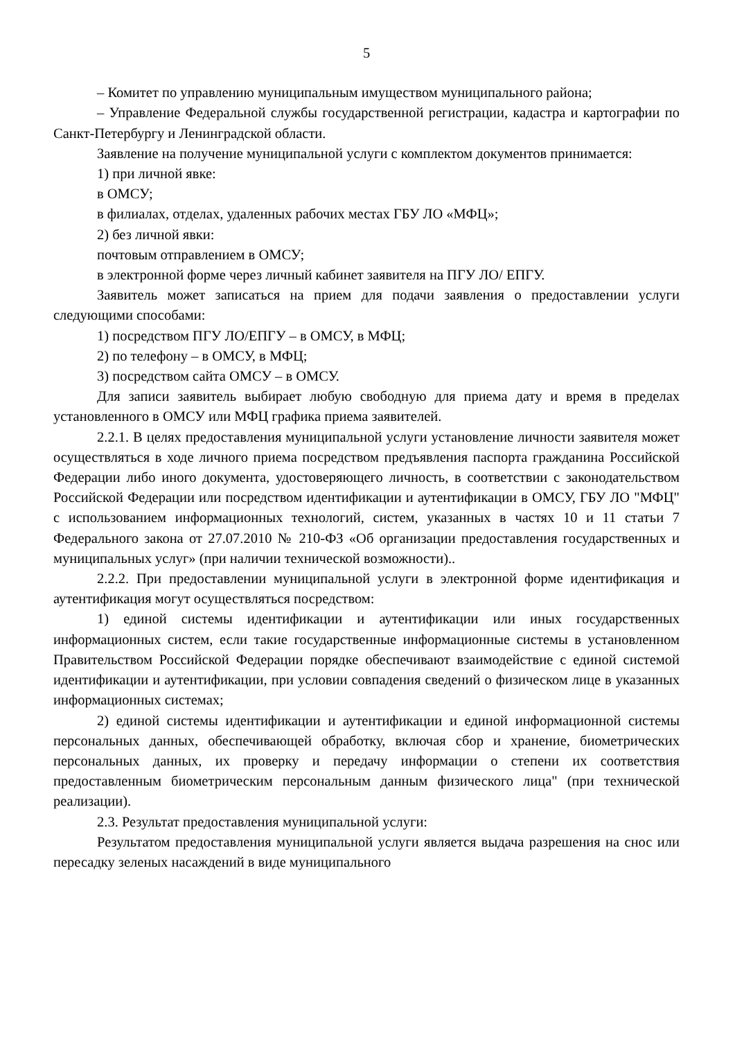5
– Комитет по управлению муниципальным имуществом муниципального района;
– Управление Федеральной службы государственной регистрации, кадастра и картографии по Санкт-Петербургу и Ленинградской области.
Заявление на получение муниципальной услуги с комплектом документов принимается:
1) при личной явке:
в ОМСУ;
в филиалах, отделах, удаленных рабочих местах ГБУ ЛО «МФЦ»;
2) без личной явки:
почтовым отправлением в ОМСУ;
в электронной форме через личный кабинет заявителя на ПГУ ЛО/ ЕПГУ.
Заявитель может записаться на прием для подачи заявления о предоставлении услуги следующими способами:
1) посредством ПГУ ЛО/ЕПГУ – в ОМСУ, в МФЦ;
2) по телефону – в ОМСУ, в МФЦ;
3) посредством сайта ОМСУ – в ОМСУ.
Для записи заявитель выбирает любую свободную для приема дату и время в пределах установленного в ОМСУ или МФЦ графика приема заявителей.
2.2.1. В целях предоставления муниципальной услуги установление личности заявителя может осуществляться в ходе личного приема посредством предъявления паспорта гражданина Российской Федерации либо иного документа, удостоверяющего личность, в соответствии с законодательством Российской Федерации или посредством идентификации и аутентификации в ОМСУ, ГБУ ЛО "МФЦ" с использованием информационных технологий, систем, указанных в частях 10 и 11 статьи 7 Федерального закона от 27.07.2010 № 210-ФЗ «Об организации предоставления государственных и муниципальных услуг» (при наличии технической возможности)..
2.2.2. При предоставлении муниципальной услуги в электронной форме идентификация и аутентификация могут осуществляться посредством:
1) единой системы идентификации и аутентификации или иных государственных информационных систем, если такие государственные информационные системы в установленном Правительством Российской Федерации порядке обеспечивают взаимодействие с единой системой идентификации и аутентификации, при условии совпадения сведений о физическом лице в указанных информационных системах;
2) единой системы идентификации и аутентификации и единой информационной системы персональных данных, обеспечивающей обработку, включая сбор и хранение, биометрических персональных данных, их проверку и передачу информации о степени их соответствия предоставленным биометрическим персональным данным физического лица" (при технической реализации).
2.3. Результат предоставления муниципальной услуги:
Результатом предоставления муниципальной услуги является выдача разрешения на снос или пересадку зеленых насаждений в виде муниципального